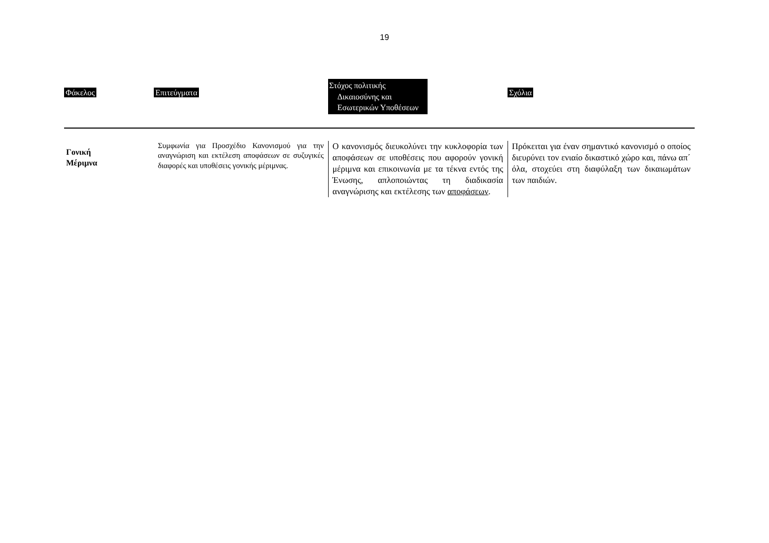19
| Φάκελος | Επιτεύγματα | Στόχος πολιτικής Δικαιοσύνης και Εσωτερικών Υποθέσεων | Σχόλια |
| --- | --- | --- | --- |
| Γονική Μέριμνα | Συμφωνία για Προσχέδιο Κανονισμού για την αναγνώριση και εκτέλεση αποφάσεων σε συζυγικές διαφορές και υποθέσεις γονικής μέριμνας. | Ο κανονισμός διευκολύνει την κυκλοφορία των αποφάσεων σε υποθέσεις που αφορούν γονική μέριμνα και επικοινωνία με τα τέκνα εντός της Ένωσης, απλοποιώντας τη διαδικασία αναγνώρισης και εκτέλεσης των αποφάσεων . | Πρόκειται για έναν σημαντικό κανονισμό ο οποίος διευρύνει τον ενιαίο δικαστικό χώρο και, πάνω απ΄ όλα, στοχεύει στη διαφύλαξη των δικαιωμάτων των παιδιών. |